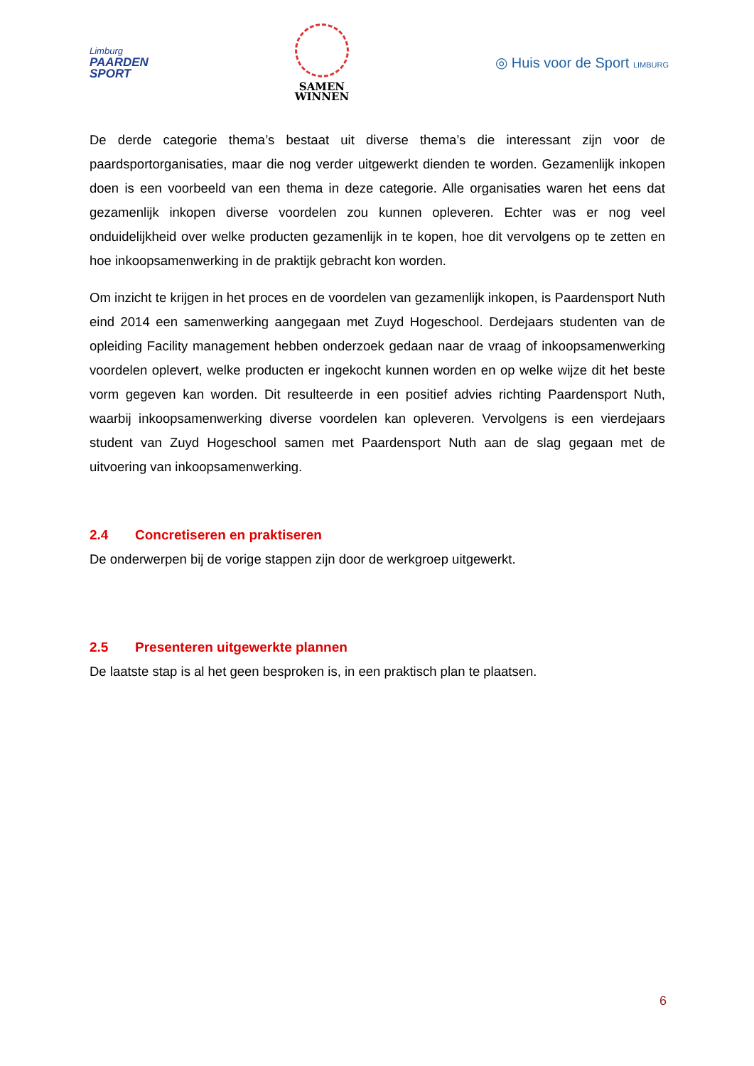Limburg
PAARDEN
SPORT
SAMEN
WINNEN
◎ Huis voor de Sport LIMBURG
De derde categorie thema’s bestaat uit diverse thema’s die interessant zijn voor de paardsportorganisaties, maar die nog verder uitgewerkt dienden te worden. Gezamenlijk inkopen doen is een voorbeeld van een thema in deze categorie. Alle organisaties waren het eens dat gezamenlijk inkopen diverse voordelen zou kunnen opleveren. Echter was er nog veel onduidelijkheid over welke producten gezamenlijk in te kopen, hoe dit vervolgens op te zetten en hoe inkoopsamenwerking in de praktijk gebracht kon worden.
Om inzicht te krijgen in het proces en de voordelen van gezamenlijk inkopen, is Paardensport Nuth eind 2014 een samenwerking aangegaan met Zuyd Hogeschool. Derdejaars studenten van de opleiding Facility management hebben onderzoek gedaan naar de vraag of inkoopsamenwerking voordelen oplevert, welke producten er ingekocht kunnen worden en op welke wijze dit het beste vorm gegeven kan worden. Dit resulteerde in een positief advies richting Paardensport Nuth, waarbij inkoopsamenwerking diverse voordelen kan opleveren. Vervolgens is een vierdejaars student van Zuyd Hogeschool samen met Paardensport Nuth aan de slag gegaan met de uitvoering van inkoopsamenwerking.
2.4 Concretiseren en praktiseren
De onderwerpen bij de vorige stappen zijn door de werkgroep uitgewerkt.
2.5 Presenteren uitgewerkte plannen
De laatste stap is al het geen besproken is, in een praktisch plan te plaatsen.
6